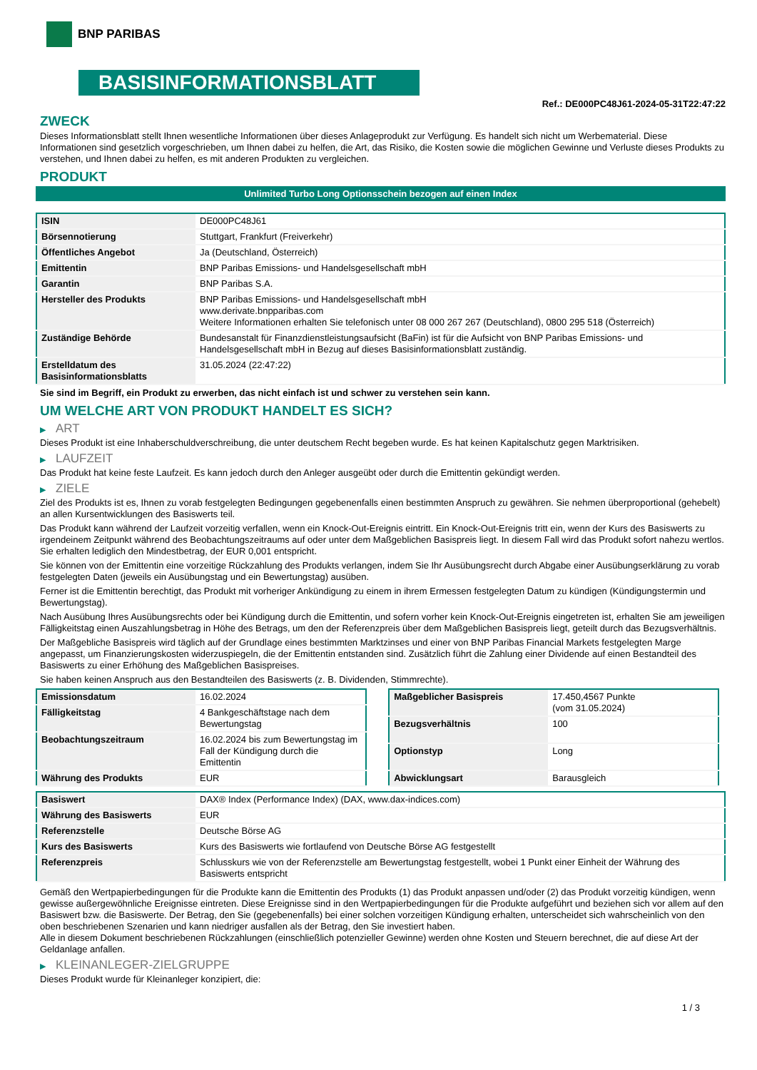BNP PARIBAS
BASISINFORMATIONSBLATT
Ref.: DE000PC48J61-2024-05-31T22:47:22
ZWECK
Dieses Informationsblatt stellt Ihnen wesentliche Informationen über dieses Anlageprodukt zur Verfügung. Es handelt sich nicht um Werbematerial. Diese Informationen sind gesetzlich vorgeschrieben, um Ihnen dabei zu helfen, die Art, das Risiko, die Kosten sowie die möglichen Gewinne und Verluste dieses Produkts zu verstehen, und Ihnen dabei zu helfen, es mit anderen Produkten zu vergleichen.
PRODUKT
Unlimited Turbo Long Optionsschein bezogen auf einen Index
| ISIN | DE000PC48J61 |
| Börsennotierung | Stuttgart, Frankfurt (Freiverkehr) |
| Öffentliches Angebot | Ja (Deutschland, Österreich) |
| Emittentin | BNP Paribas Emissions- und Handelsgesellschaft mbH |
| Garantin | BNP Paribas S.A. |
| Hersteller des Produkts | BNP Paribas Emissions- und Handelsgesellschaft mbH www.derivate.bnpparibas.com Weitere Informationen erhalten Sie telefonisch unter 08 000 267 267 (Deutschland), 0800 295 518 (Österreich) |
| Zuständige Behörde | Bundesanstalt für Finanzdienstleistungsaufsicht (BaFin) ist für die Aufsicht von BNP Paribas Emissions- und Handelsgesellschaft mbH in Bezug auf dieses Basisinformationsblatt zuständig. |
| Erstelldatum des Basisinformationsblatts | 31.05.2024 (22:47:22) |
Sie sind im Begriff, ein Produkt zu erwerben, das nicht einfach ist und schwer zu verstehen sein kann.
UM WELCHE ART VON PRODUKT HANDELT ES SICH?
▶ ART
Dieses Produkt ist eine Inhaberschuldverschreibung, die unter deutschem Recht begeben wurde. Es hat keinen Kapitalschutz gegen Marktrisiken.
▶ LAUFZEIT
Das Produkt hat keine feste Laufzeit. Es kann jedoch durch den Anleger ausgeübt oder durch die Emittentin gekündigt werden.
▶ ZIELE
Ziel des Produkts ist es, Ihnen zu vorab festgelegten Bedingungen gegebenenfalls einen bestimmten Anspruch zu gewähren. Sie nehmen überproportional (gehebelt) an allen Kursentwicklungen des Basiswerts teil.
Das Produkt kann während der Laufzeit vorzeitig verfallen, wenn ein Knock-Out-Ereignis eintritt. Ein Knock-Out-Ereignis tritt ein, wenn der Kurs des Basiswerts zu irgendeinem Zeitpunkt während des Beobachtungszeitraums auf oder unter dem Maßgeblichen Basispreis liegt. In diesem Fall wird das Produkt sofort nahezu wertlos. Sie erhalten lediglich den Mindestbetrag, der EUR 0,001 entspricht.
Sie können von der Emittentin eine vorzeitige Rückzahlung des Produkts verlangen, indem Sie Ihr Ausübungsrecht durch Abgabe einer Ausübungserklärung zu vorab festgelegten Daten (jeweils ein Ausübungstag und ein Bewertungstag) ausüben.
Ferner ist die Emittentin berechtigt, das Produkt mit vorheriger Ankündigung zu einem in ihrem Ermessen festgelegten Datum zu kündigen (Kündigungstermin und Bewertungstag).
Nach Ausübung Ihres Ausübungsrechts oder bei Kündigung durch die Emittentin, und sofern vorher kein Knock-Out-Ereignis eingetreten ist, erhalten Sie am jeweiligen Fälligkeitstag einen Auszahlungsbetrag in Höhe des Betrags, um den der Referenzpreis über dem Maßgeblichen Basispreis liegt, geteilt durch das Bezugsverhältnis.
Der Maßgebliche Basispreis wird täglich auf der Grundlage eines bestimmten Marktzinses und einer von BNP Paribas Financial Markets festgelegten Marge angepasst, um Finanzierungskosten widerzuspiegeln, die der Emittentin entstanden sind. Zusätzlich führt die Zahlung einer Dividende auf einen Bestandteil des Basiswerts zu einer Erhöhung des Maßgeblichen Basispreises.
Sie haben keinen Anspruch aus den Bestandteilen des Basiswerts (z. B. Dividenden, Stimmrechte).
| Emissionsdatum | 16.02.2024 |
| Fälligkeitstag | 4 Bankgeschäftstage nach dem Bewertungstag |
| Beobachtungszeitraum | 16.02.2024 bis zum Bewertungstag im Fall der Kündigung durch die Emittentin |
| Währung des Produkts | EUR |
| Maßgeblicher Basispreis | 17.450,4567 Punkte (vom 31.05.2024) |
| Bezugsverhältnis | 100 |
| Optionstyp | Long |
| Abwicklungsart | Barausgleich |
| Basiswert | DAX® Index (Performance Index) (DAX, www.dax-indices.com) |
| Währung des Basiswerts | EUR |
| Referenzstelle | Deutsche Börse AG |
| Kurs des Basiswerts | Kurs des Basiswerts wie fortlaufend von Deutsche Börse AG festgestellt |
| Referenzpreis | Schlusskurs wie von der Referenzstelle am Bewertungstag festgestellt, wobei 1 Punkt einer Einheit der Währung des Basiswerts entspricht |
Gemäß den Wertpapierbedingungen für die Produkte kann die Emittentin des Produkts (1) das Produkt anpassen und/oder (2) das Produkt vorzeitig kündigen, wenn gewisse außergewöhnliche Ereignisse eintreten. Diese Ereignisse sind in den Wertpapierbedingungen für die Produkte aufgeführt und beziehen sich vor allem auf den Basiswert bzw. die Basiswerte. Der Betrag, den Sie (gegebenenfalls) bei einer solchen vorzeitigen Kündigung erhalten, unterscheidet sich wahrscheinlich von den oben beschriebenen Szenarien und kann niedriger ausfallen als der Betrag, den Sie investiert haben.
Alle in diesem Dokument beschriebenen Rückzahlungen (einschließlich potenzieller Gewinne) werden ohne Kosten und Steuern berechnet, die auf diese Art der Geldanlage anfallen.
▶ KLEINANLEGER-ZIELGRUPPE
Dieses Produkt wurde für Kleinanleger konzipiert, die:
1 / 3